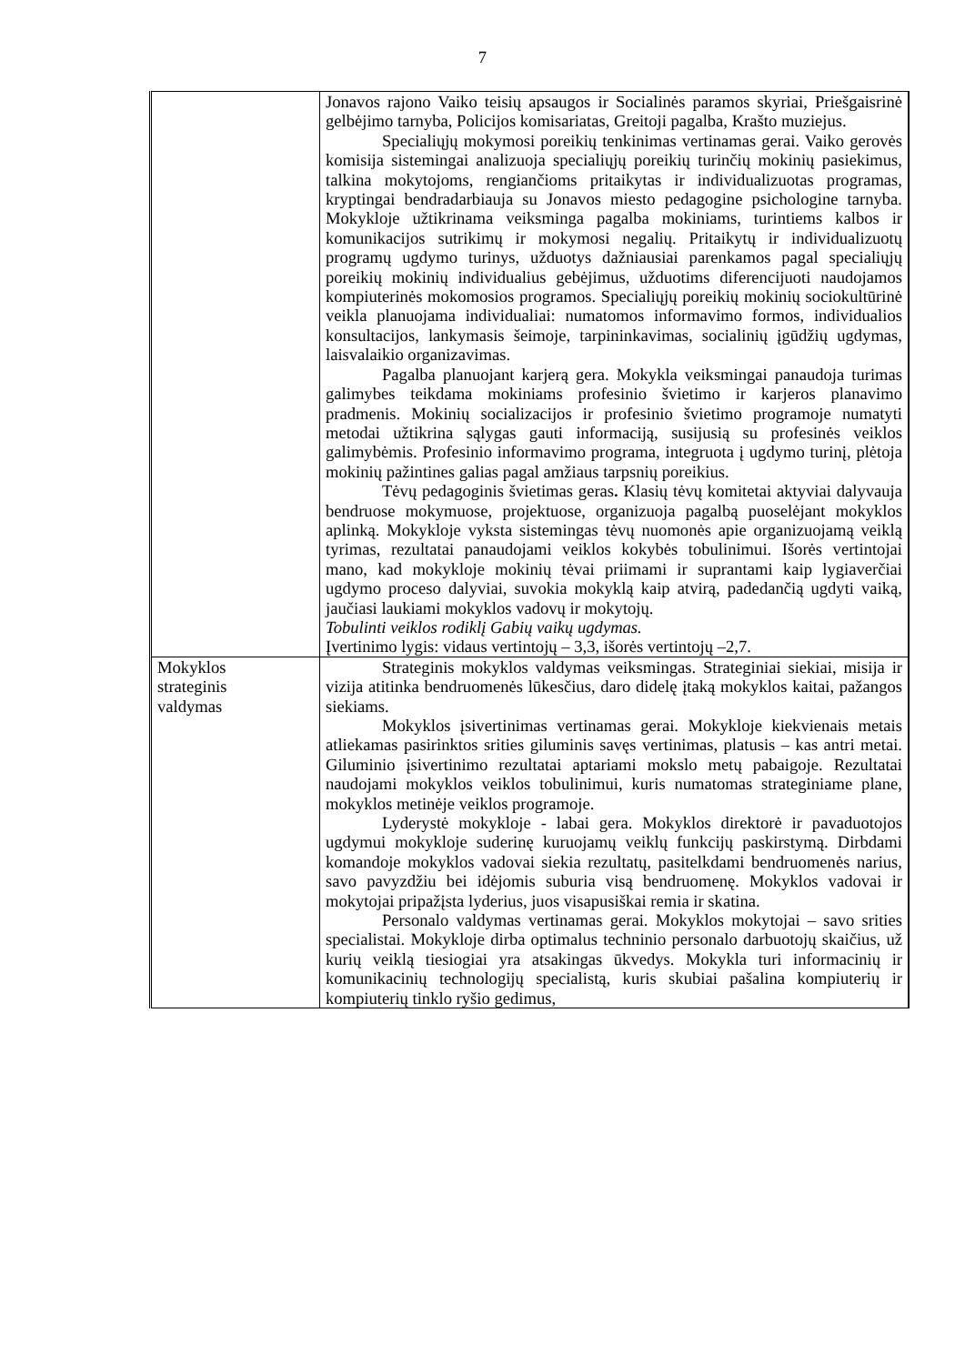7
| | Jonavos rajono Vaiko teisių apsaugos ir Socialinės paramos skyriai, Priešgaisrinė gelbėjimo tarnyba, Policijos komisariatas, Greitoji pagalba, Krašto muziejus. Specialiųjų mokymosi poreikių tenkinimas vertinamas gerai. Vaiko gerovės komisija sistemingai analizuoja specialiųjų poreikių turinčių mokinių pasiekimus, talkina mokytojoms, rengiančioms pritaikytas ir individualizuotas programas, kryptingai bendradarbiauja su Jonavos miesto pedagogine psichologine tarnyba. Mokykloje užtikrinama veiksminga pagalba mokiniams, turintiems kalbos ir komunikacijos sutrikimų ir mokymosi negalių. Pritaikytų ir individualizuotų programų ugdymo turinys, užduotys dažniausiai parenkamos pagal specialiųjų poreikių mokinių individualius gebėjimus, užduotims diferencijuoti naudojamos kompiuterinės mokomosios programos. Specialiųjų poreikių mokinių sociokultūrinė veikla planuojama individualiai: numatomos informavimo formos, individualios konsultacijos, lankymasis šeimoje, tarpininkavimas, socialinių įgūdžių ugdymas, laisvalaikio organizavimas. Pagalba planuojant karjerą gera. Mokykla veiksmingai panaudoja turimas galimybes teikdama mokiniams profesinio švietimo ir karjeros planavimo pradmenis. Mokinių socializacijos ir profesinio švietimo programoje numatyti metodai užtikrina sąlygas gauti informaciją, susijusią su profesinės veiklos galimybėmis. Profesinio informavimo programa, integruota į ugdymo turinį, plėtoja mokinių pažintines galias pagal amžiaus tarpsnių poreikius. Tėvų pedagoginis švietimas geras . Klasių tėvų komitetai aktyviai dalyvauja bendruose mokymuose, projektuose, organizuoja pagalbą puoselėjant mokyklos aplinką. Mokykloje vyksta sistemingas tėvų nuomonės apie organizuojamą veiklą tyrimas, rezultatai panaudojami veiklos kokybės tobulinimui. Išorės vertintojai mano, kad mokykloje mokinių tėvai priimami ir suprantami kaip lygiaverčiai ugdymo proceso dalyviai, suvokia mokyklą kaip atvirą, padedančią ugdyti vaiką, jaučiasi laukiami mokyklos vadovų ir mokytojų. Tobulinti veiklos rodiklį Gabių vaikų ugdymas. Įvertinimo lygis: vidaus vertintojų – 3,3, išorės vertintojų –2,7. |
| Mokyklos strateginis valdymas | Strateginis mokyklos valdymas veiksmingas. Strateginiai siekiai, misija ir vizija atitinka bendruomenės lūkesčius, daro didelę įtaką mokyklos kaitai, pažangos siekiams. Mokyklos įsivertinimas vertinamas gerai. Mokykloje kiekvienais metais atliekamas pasirinktos srities giluminis savęs vertinimas, platusis – kas antri metai. Giluminio įsivertinimo rezultatai aptariami mokslo metų pabaigoje. Rezultatai naudojami mokyklos veiklos tobulinimui, kuris numatomas strateginiame plane, mokyklos metinėje veiklos programoje. Lyderystė mokykloje - labai gera. Mokyklos direktorė ir pavaduotojos ugdymui mokykloje suderinę kuruojamų veiklų funkcijų paskirstymą. Dirbdami komandoje mokyklos vadovai siekia rezultatų, pasitelkdami bendruomenės narius, savo pavyzdžiu bei idėjomis suburia visą bendruomenę. Mokyklos vadovai ir mokytojai pripažįsta lyderius, juos visapusiškai remia ir skatina. Personalo valdymas vertinamas gerai. Mokyklos mokytojai – savo srities specialistai. Mokykloje dirba optimalus techninio personalo darbuotojų skaičius, už kurių veiklą tiesiogiai yra atsakingas ūkvedys. Mokykla turi informacinių ir komunikacinių technologijų specialistą, kuris skubiai pašalina kompiuterių ir kompiuterių tinklo ryšio gedimus, |